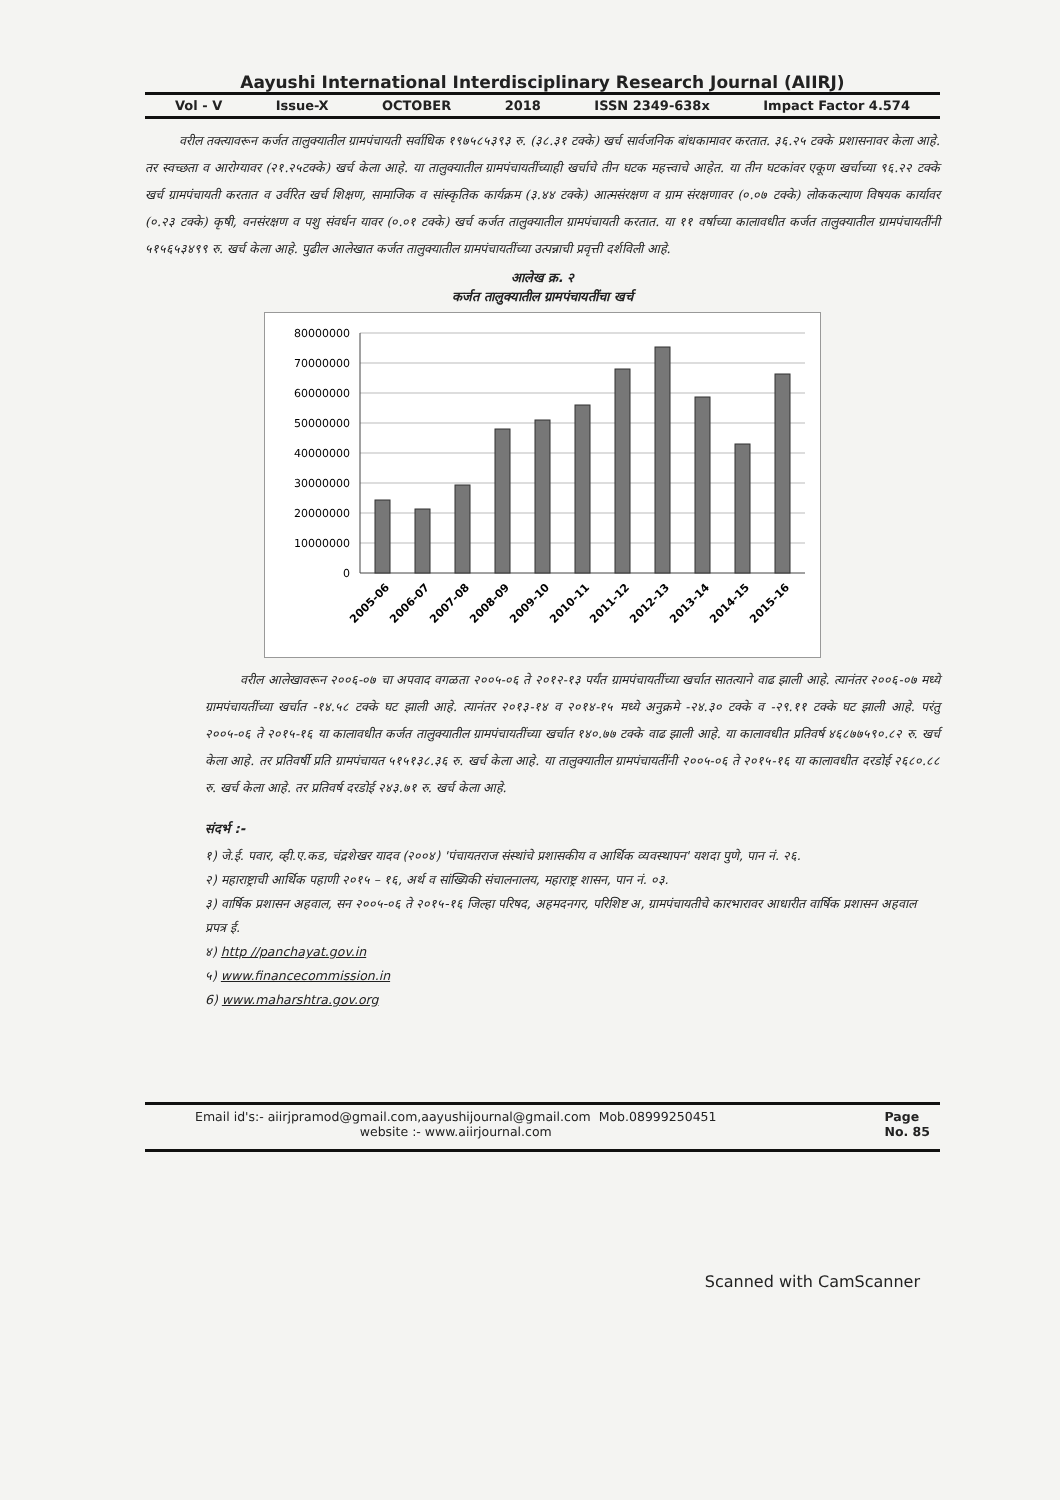Aayushi International Interdisciplinary Research Journal (AIIRJ)
Vol - V Issue-X OCTOBER 2018 ISSN 2349-638x Impact Factor 4.574
वरील तक्त्यावरून कर्जत तालुक्यातील ग्रामपंचायती सर्वाधिक १९७५८५३९३ रु. (३८.३१ टक्के) खर्च सार्वजनिक बांधकामावर करतात. ३६.२५ टक्के प्रशासनावर केला आहे. तर स्वच्छता व आरोग्यावर (२१.२५टक्के) खर्च केला आहे. या तालुक्यातील ग्रामपंचायतींच्याही खर्चाचे तीन घटक महत्त्वाचे आहेत. या तीन घटकांवर एकूण खर्चाच्या ९६.२२ टक्के खर्च ग्रामपंचायती करतात व उर्वरित खर्च शिक्षण, सामाजिक व सांस्कृतिक कार्यक्रम (३.४४ टक्के) आत्मसंरक्षण व ग्राम संरक्षणावर (०.०७ टक्के) लोककल्याण विषयक कार्यावर (०.२३ टक्के) कृषी, वनसंरक्षण व पशु संवर्धन यावर (०.०१ टक्के) खर्च कर्जत तालुक्यातील ग्रामपंचायती करतात. या ११ वर्षाच्या कालावधीत कर्जत तालुक्यातील ग्रामपंचायतींनी ५१५६५३४९९ रु. खर्च केला आहे. पुढील आलेखात कर्जत तालुक्यातील ग्रामपंचायतींच्या उत्पन्नाची प्रवृत्ती दर्शविली आहे.
आलेख क्र. २
कर्जत तालुक्यातील ग्रामपंचायतींचा खर्च
80000000
70000000
60000000
50000000
40000000
30000000
20000000
10000000
0
2005-06
2006-07
2007-08
2008-09
2009-10
2010-11
2011-12
2012-13
2013-14
2014-15
2015-16
वरील आलेखावरून २००६-०७ चा अपवाद वगळता २००५-०६ ते २०१२-१३ पर्यंत ग्रामपंचायतींच्या खर्चात सातत्याने वाढ झाली आहे. त्यानंतर २००६-०७ मध्ये ग्रामपंचायतींच्या खर्चात -१४.५८ टक्के घट झाली आहे. त्यानंतर २०१३-१४ व २०१४-१५ मध्ये अनुक्रमे -२४.३० टक्के व -२९.११ टक्के घट झाली आहे. परंतु २००५-०६ ते २०१५-१६ या कालावधीत कर्जत तालुक्यातील ग्रामपंचायतींच्या खर्चात १४०.७७ टक्के वाढ झाली आहे. या कालावधीत प्रतिवर्ष ४६८७७५९०.८२ रु. खर्च केला आहे. तर प्रतिवर्षी प्रति ग्रामपंचायत ५१५१३८.३६ रु. खर्च केला आहे. या तालुक्यातील ग्रामपंचायतींनी २००५-०६ ते २०१५-१६ या कालावधीत दरडोई २६८०.८८ रु. खर्च केला आहे. तर प्रतिवर्ष दरडोई २४३.७१ रु. खर्च केला आहे.
संदर्भ :-
१) जे.ई. पवार, व्ही.ए.कड, चंद्रशेखर यादव (२००४) 'पंचायतराज संस्थांचे प्रशासकीय व आर्थिक व्यवस्थापन' यशदा पुणे, पान नं. २६.
२) महाराष्ट्राची आर्थिक पहाणी २०१५ – १६, अर्थ व सांख्यिकी संचालनालय, महाराष्ट्र शासन, पान नं. ०३.
३) वार्षिक प्रशासन अहवाल, सन २००५-०६ ते २०१५-१६ जिल्हा परिषद, अहमदनगर, परिशिष्ट अ, ग्रामपंचायतीचे कारभारावर आधारीत वार्षिक प्रशासन अहवाल प्रपत्र ई.
४) http //panchayat.gov.in
५) www.financecommission.in
6) www.maharshtra.gov.org
Email id's:- aiirjpramod@gmail.com,aayushijournal@gmail.com Mob.08999250451
website :- www.aiirjournal.com
Page
No. 85
Scanned with CamScanner